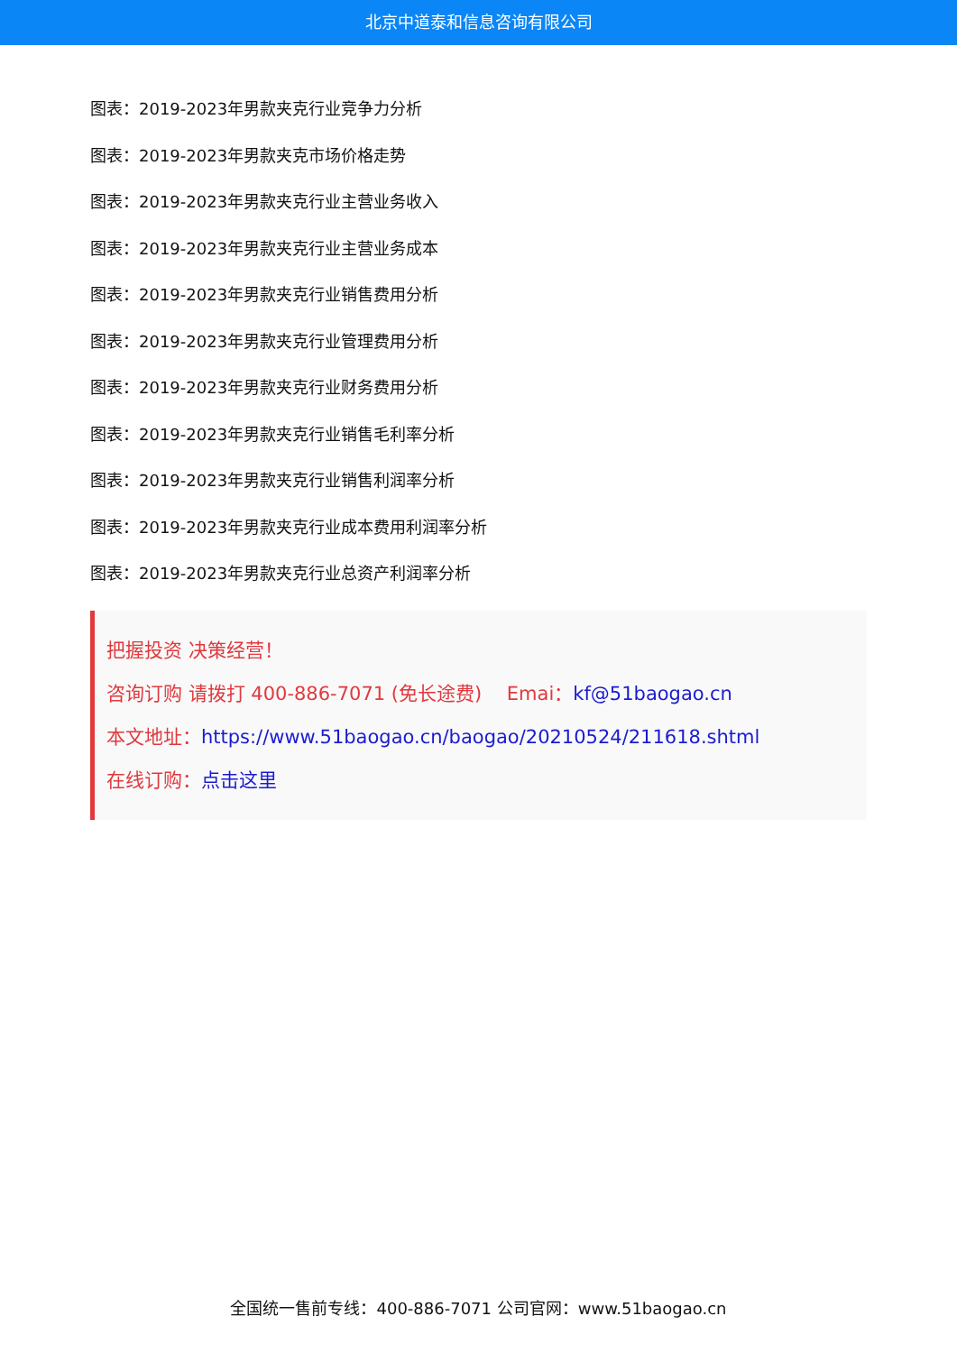北京中道泰和信息咨询有限公司
图表：2019-2023年男款夹克行业竞争力分析
图表：2019-2023年男款夹克市场价格走势
图表：2019-2023年男款夹克行业主营业务收入
图表：2019-2023年男款夹克行业主营业务成本
图表：2019-2023年男款夹克行业销售费用分析
图表：2019-2023年男款夹克行业管理费用分析
图表：2019-2023年男款夹克行业财务费用分析
图表：2019-2023年男款夹克行业销售毛利率分析
图表：2019-2023年男款夹克行业销售利润率分析
图表：2019-2023年男款夹克行业成本费用利润率分析
图表：2019-2023年男款夹克行业总资产利润率分析
把握投资 决策经营！
咨询订购 请拨打 400-886-7071 (免长途费)　 Emai：kf@51baogao.cn
本文地址：https://www.51baogao.cn/baogao/20210524/211618.shtml
在线订购：点击这里
全国统一售前专线：400-886-7071 公司官网：www.51baogao.cn